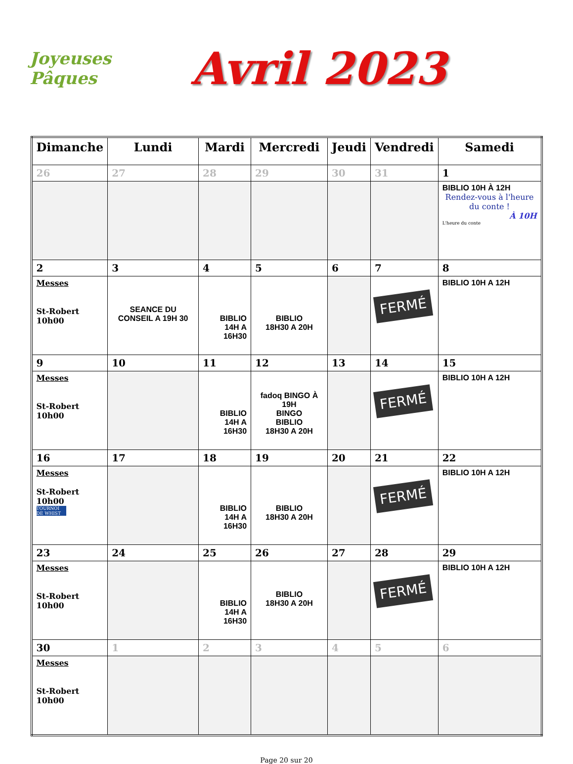Joyeuses Pâques
Avril 2023
| Dimanche | Lundi | Mardi | Mercredi | Jeudi | Vendredi | Samedi |
| --- | --- | --- | --- | --- | --- | --- |
| 26 | 27 | 28 | 29 | 30 | 31 | 1 |
| | | | | | | BIBLIO 10H À 12H Rendez-vous à l'heure du conte ! À 10H L'heure du conte |
| 2 | 3 | 4 | 5 | 6 | 7 | 8 |
| Messes St-Robert 10h00 | SEANCE DU CONSEIL A 19H 30 | BIBLIO 14H A 16H30 | BIBLIO 18H30 A 20H | | FERMÉ | BIBLIO 10H A 12H |
| 9 | 10 | 11 | 12 | 13 | 14 | 15 |
| Messes St-Robert 10h00 | | BIBLIO 14H A 16H30 | fadoq BINGO À 19H BINGO BIBLIO 18H30 A 20H | | FERMÉ | BIBLIO 10H A 12H |
| 16 | 17 | 18 | 19 | 20 | 21 | 22 |
| Messes St-Robert 10h00 TOURNOI DE WHIST | | BIBLIO 14H A 16H30 | BIBLIO 18H30 A 20H | | FERMÉ | BIBLIO 10H A 12H |
| 23 | 24 | 25 | 26 | 27 | 28 | 29 |
| Messes St-Robert 10h00 | | BIBLIO 14H A 16H30 | BIBLIO 18H30 A 20H | | FERMÉ | BIBLIO 10H A 12H |
| 30 | 1 | 2 | 3 | 4 | 5 | 6 |
| Messes St-Robert 10h00 | | | | | | |
Page 20 sur 20